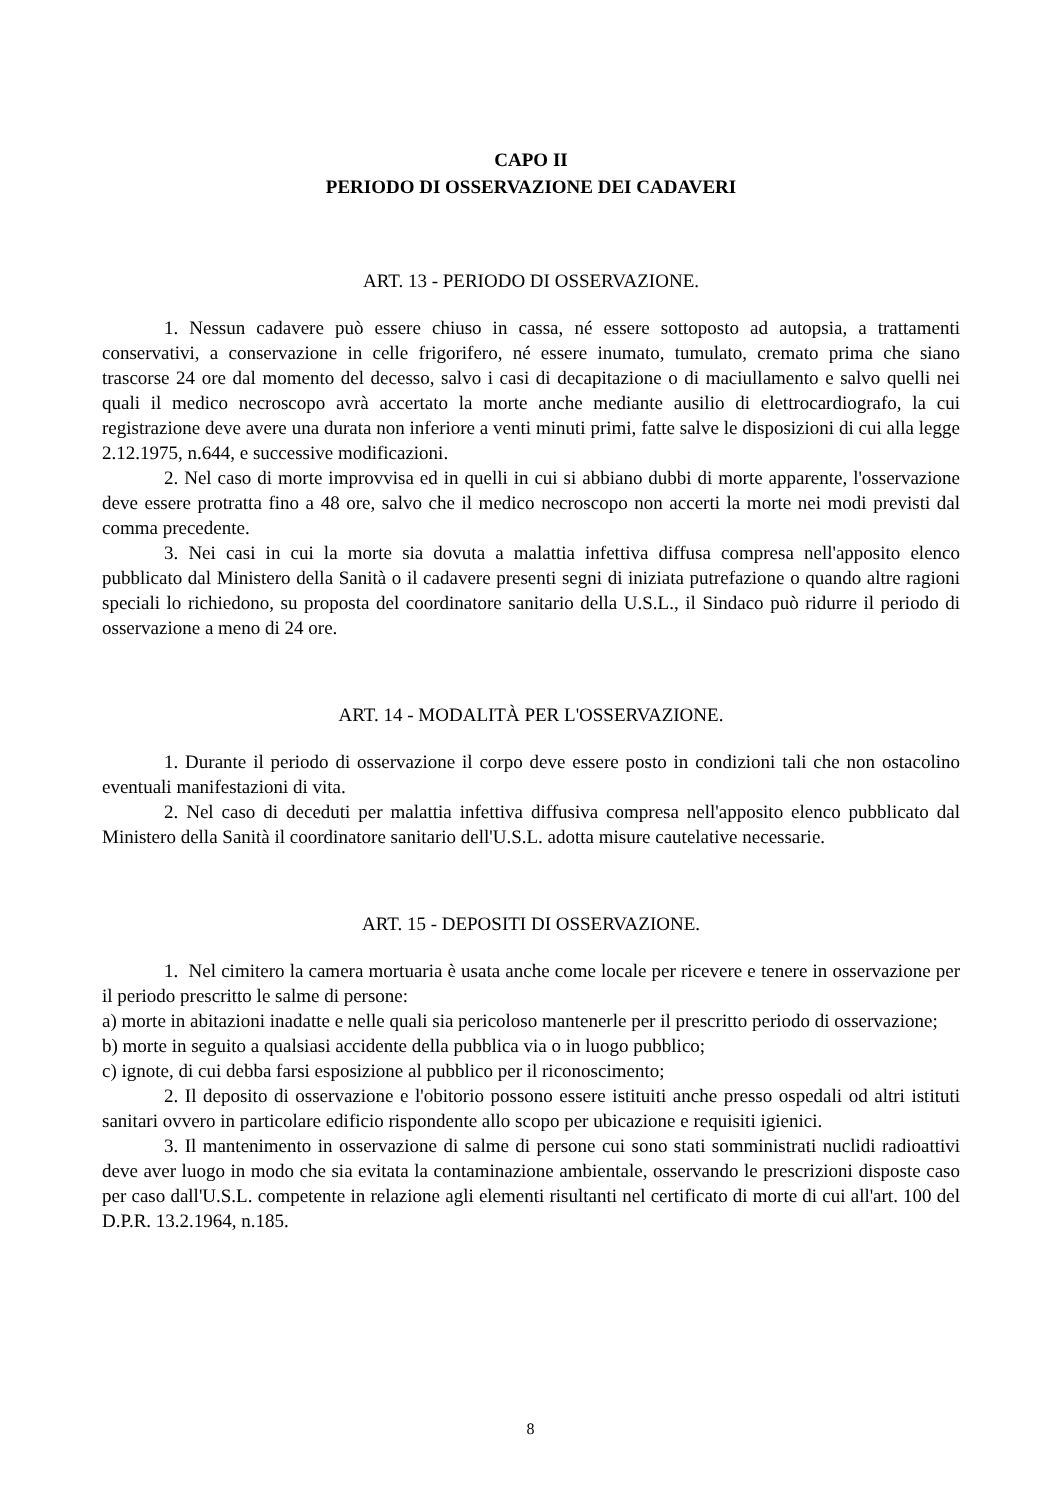CAPO II
PERIODO DI OSSERVAZIONE DEI CADAVERI
ART. 13 - PERIODO DI OSSERVAZIONE.
1. Nessun cadavere può essere chiuso in cassa, né essere sottoposto ad autopsia, a trattamenti conservativi, a conservazione in celle frigorifero, né essere inumato, tumulato, cremato prima che siano trascorse 24 ore dal momento del decesso, salvo i casi di decapitazione o di maciullamento e salvo quelli nei quali il medico necroscopo avrà accertato la morte anche mediante ausilio di elettrocardiografo, la cui registrazione deve avere una durata non inferiore a venti minuti primi, fatte salve le disposizioni di cui alla legge 2.12.1975, n.644, e successive modificazioni.
2. Nel caso di morte improvvisa ed in quelli in cui si abbiano dubbi di morte apparente, l'osservazione deve essere protratta fino a 48 ore, salvo che il medico necroscopo non accerti la morte nei modi previsti dal comma precedente.
3. Nei casi in cui la morte sia dovuta a malattia infettiva diffusa compresa nell'apposito elenco pubblicato dal Ministero della Sanità o il cadavere presenti segni di iniziata putrefazione o quando altre ragioni speciali lo richiedono, su proposta del coordinatore sanitario della U.S.L., il Sindaco può ridurre il periodo di osservazione a meno di 24 ore.
ART. 14 - MODALITÀ PER L'OSSERVAZIONE.
1. Durante il periodo di osservazione il corpo deve essere posto in condizioni tali che non ostacolino eventuali manifestazioni di vita.
2. Nel caso di deceduti per malattia infettiva diffusiva compresa nell'apposito elenco pubblicato dal Ministero della Sanità il coordinatore sanitario dell'U.S.L. adotta misure cautelative necessarie.
ART. 15 - DEPOSITI DI OSSERVAZIONE.
1. Nel cimitero la camera mortuaria è usata anche come locale per ricevere e tenere in osservazione per il periodo prescritto le salme di persone:
a) morte in abitazioni inadatte e nelle quali sia pericoloso mantenerle per il prescritto periodo di osservazione;
b) morte in seguito a qualsiasi accidente della pubblica via o in luogo pubblico;
c) ignote, di cui debba farsi esposizione al pubblico per il riconoscimento;
2. Il deposito di osservazione e l'obitorio possono essere istituiti anche presso ospedali od altri istituti sanitari ovvero in particolare edificio rispondente allo scopo per ubicazione e requisiti igienici.
3. Il mantenimento in osservazione di salme di persone cui sono stati somministrati nuclidi radioattivi deve aver luogo in modo che sia evitata la contaminazione ambientale, osservando le prescrizioni disposte caso per caso dall'U.S.L. competente in relazione agli elementi risultanti nel certificato di morte di cui all'art. 100 del D.P.R. 13.2.1964, n.185.
8